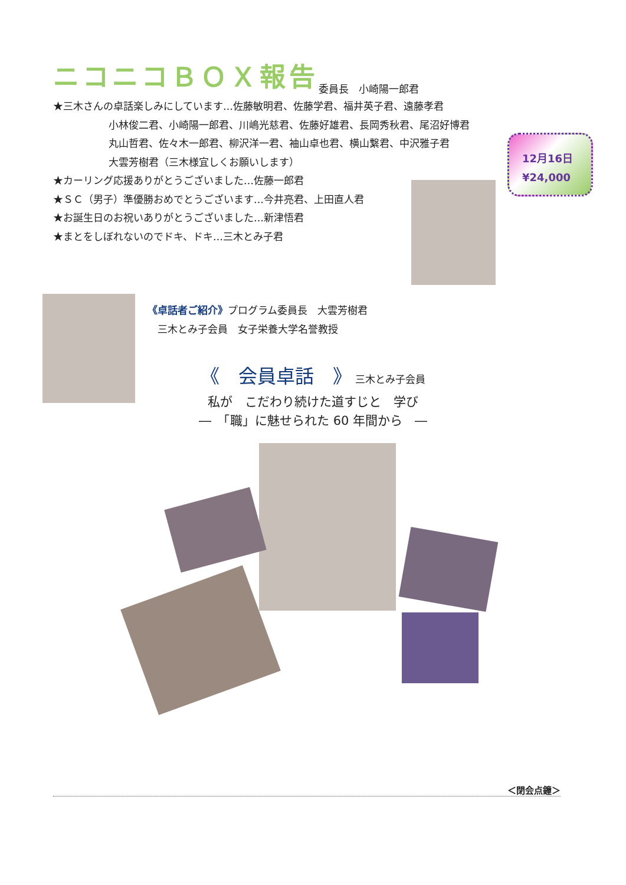ニコニコＢＯＸ報告 委員長　小崎陽一郎君
★三木さんの卓話楽しみにしています…佐藤敏明君、佐藤学君、福井英子君、遠藤孝君
小林俊二君、小崎陽一郎君、川嶋光慈君、佐藤好雄君、長岡秀秋君、尾沼好博君
丸山哲君、佐々木一郎君、柳沢洋一君、袖山卓也君、横山繋君、中沢雅子君
大雲芳樹君（三木様宜しくお願いします）
★カーリング応援ありがとうございました…佐藤一郎君
★ＳＣ（男子）準優勝おめでとうございます…今井亮君、上田直人君
★お誕生日のお祝いありがとうございました…新津悟君
★まとをしぼれないのでドキ、ドキ…三木とみ子君
12月16日
¥24,000
《卓話者ご紹介》プログラム委員長　大雲芳樹君
　三木とみ子会員　女子栄養大学名誉教授
《　会員卓話　》 三木とみ子会員
私が　こだわり続けた道すじと　学び
―　「職」に魅せられた 60 年間から　―
＜閉会点鐘＞